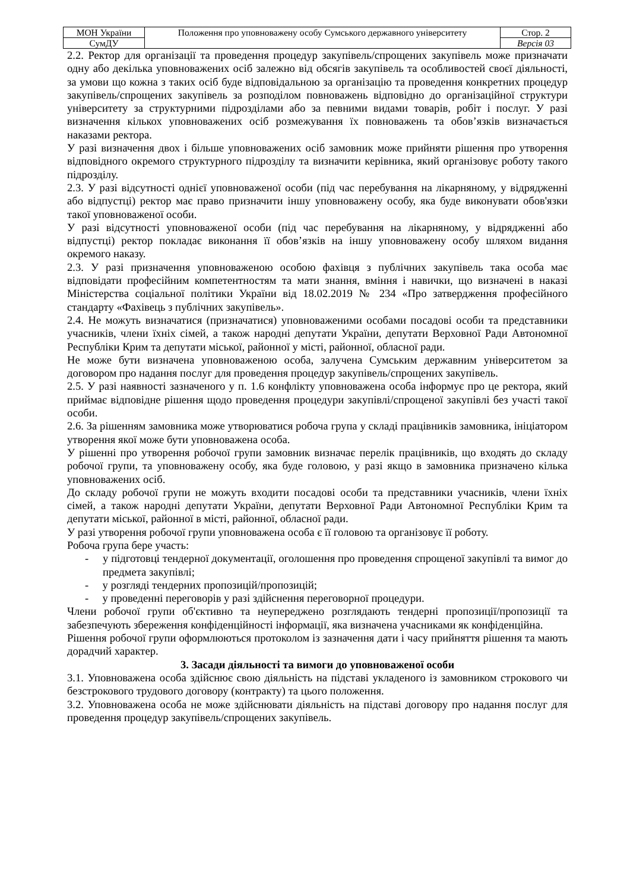| МОН України | Положення про уповноважену особу Сумського державного університету | Стор. 2 |
| СумДУ | | Версія 03 |
2.2. Ректор для організації та проведення процедур закупівель/спрощених закупівель може призначати одну або декілька уповноважених осіб залежно від обсягів закупівель та особливостей своєї діяльності, за умови що кожна з таких осіб буде відповідальною за організацію та проведення конкретних процедур закупівель/спрощених закупівель за розподілом повноважень відповідно до організаційної структури університету за структурними підрозділами або за певними видами товарів, робіт і послуг. У разі визначення кількох уповноважених осіб розмежування їх повноважень та обов’язків визначається наказами ректора.
У разі визначення двох і більше уповноважених осіб замовник може прийняти рішення про утворення відповідного окремого структурного підрозділу та визначити керівника, який організовує роботу такого підрозділу.
2.3. У разі відсутності однієї уповноваженої особи (під час перебування на лікарняному, у відрядженні або відпустці) ректор має право призначити іншу уповноважену особу, яка буде виконувати обов'язки такої уповноваженої особи.
У разі відсутності уповноваженої особи (під час перебування на лікарняному, у відрядженні або відпустці) ректор покладає виконання її обов’язків на іншу уповноважену особу шляхом видання окремого наказу.
2.3. У разі призначення уповноваженою особою фахівця з публічних закупівель така особа має відповідати професійним компетентностям та мати знання, вміння і навички, що визначені в наказі Міністерства соціальної політики України від 18.02.2019 № 234 «Про затвердження професійного стандарту «Фахівець з публічних закупівель».
2.4. Не можуть визначатися (призначатися) уповноваженими особами посадові особи та представники учасників, члени їхніх сімей, а також народні депутати України, депутати Верховної Ради Автономної Республіки Крим та депутати міської, районної у місті, районної, обласної ради.
Не може бути визначена уповноваженою особа, залучена Сумським державним університетом за договором про надання послуг для проведення процедур закупівель/спрощених закупівель.
2.5. У разі наявності зазначеного у п. 1.6 конфлікту уповноважена особа інформує про це ректора, який приймає відповідне рішення щодо проведення процедури закупівлі/спрощеної закупівлі без участі такої особи.
2.6. За рішенням замовника може утворюватися робоча група у складі працівників замовника, ініціатором утворення якої може бути уповноважена особа.
У рішенні про утворення робочої групи замовник визначає перелік працівників, що входять до складу робочої групи, та уповноважену особу, яка буде головою, у разі якщо в замовника призначено кілька уповноважених осіб.
До складу робочої групи не можуть входити посадові особи та представники учасників, члени їхніх сімей, а також народні депутати України, депутати Верховної Ради Автономної Республіки Крим та депутати міської, районної в місті, районної, обласної ради.
У разі утворення робочої групи уповноважена особа є її головою та організовує її роботу.
Робоча група бере участь:
- у підготовці тендерної документації, оголошення про проведення спрощеної закупівлі та вимог до предмета закупівлі;
- у розгляді тендерних пропозицій/пропозицій;
- у проведенні переговорів у разі здійснення переговорної процедури.
Члени робочої групи об'єктивно та неупереджено розглядають тендерні пропозиції/пропозиції та забезпечують збереження конфіденційності інформації, яка визначена учасниками як конфіденційна.
Рішення робочої групи оформлюються протоколом із зазначення дати і часу прийняття рішення та мають дорадчий характер.
3. Засади діяльності та вимоги до уповноваженої особи
3.1. Уповноважена особа здійснює свою діяльність на підставі укладеного із замовником строкового чи безстрокового трудового договору (контракту) та цього положення.
3.2. Уповноважена особа не може здійснювати діяльність на підставі договору про надання послуг для проведення процедур закупівель/спрощених закупівель.